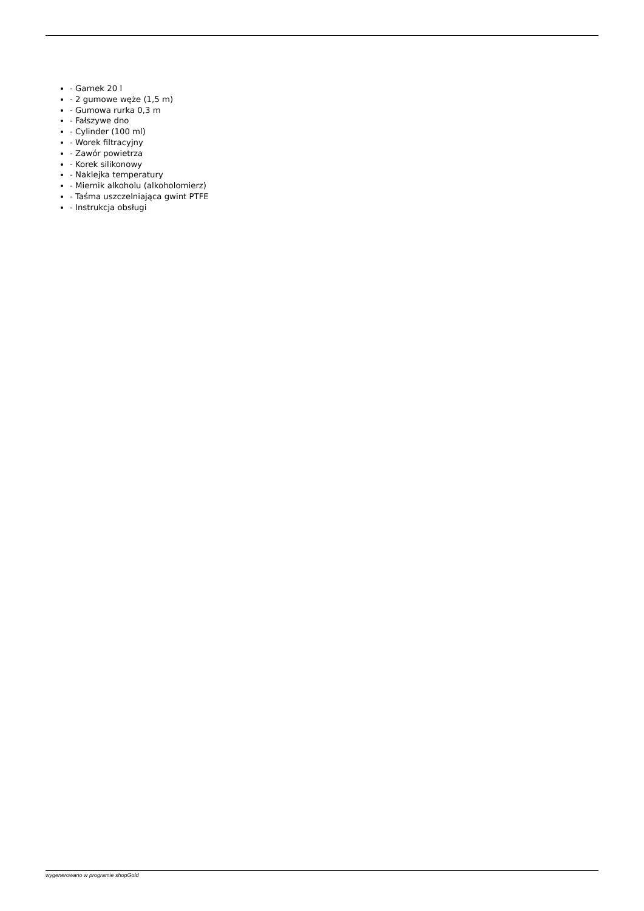- Garnek 20 l
- 2 gumowe węże (1,5 m)
- Gumowa rurka 0,3 m
- Fałszywe dno
- Cylinder (100 ml)
- Worek filtracyjny
- Zawór powietrza
- Korek silikonowy
- Naklejka temperatury
- Miernik alkoholu (alkoholomierz)
- Taśma uszczelniająca gwint PTFE
- Instrukcja obsługi
wygenerowano w programie shopGold